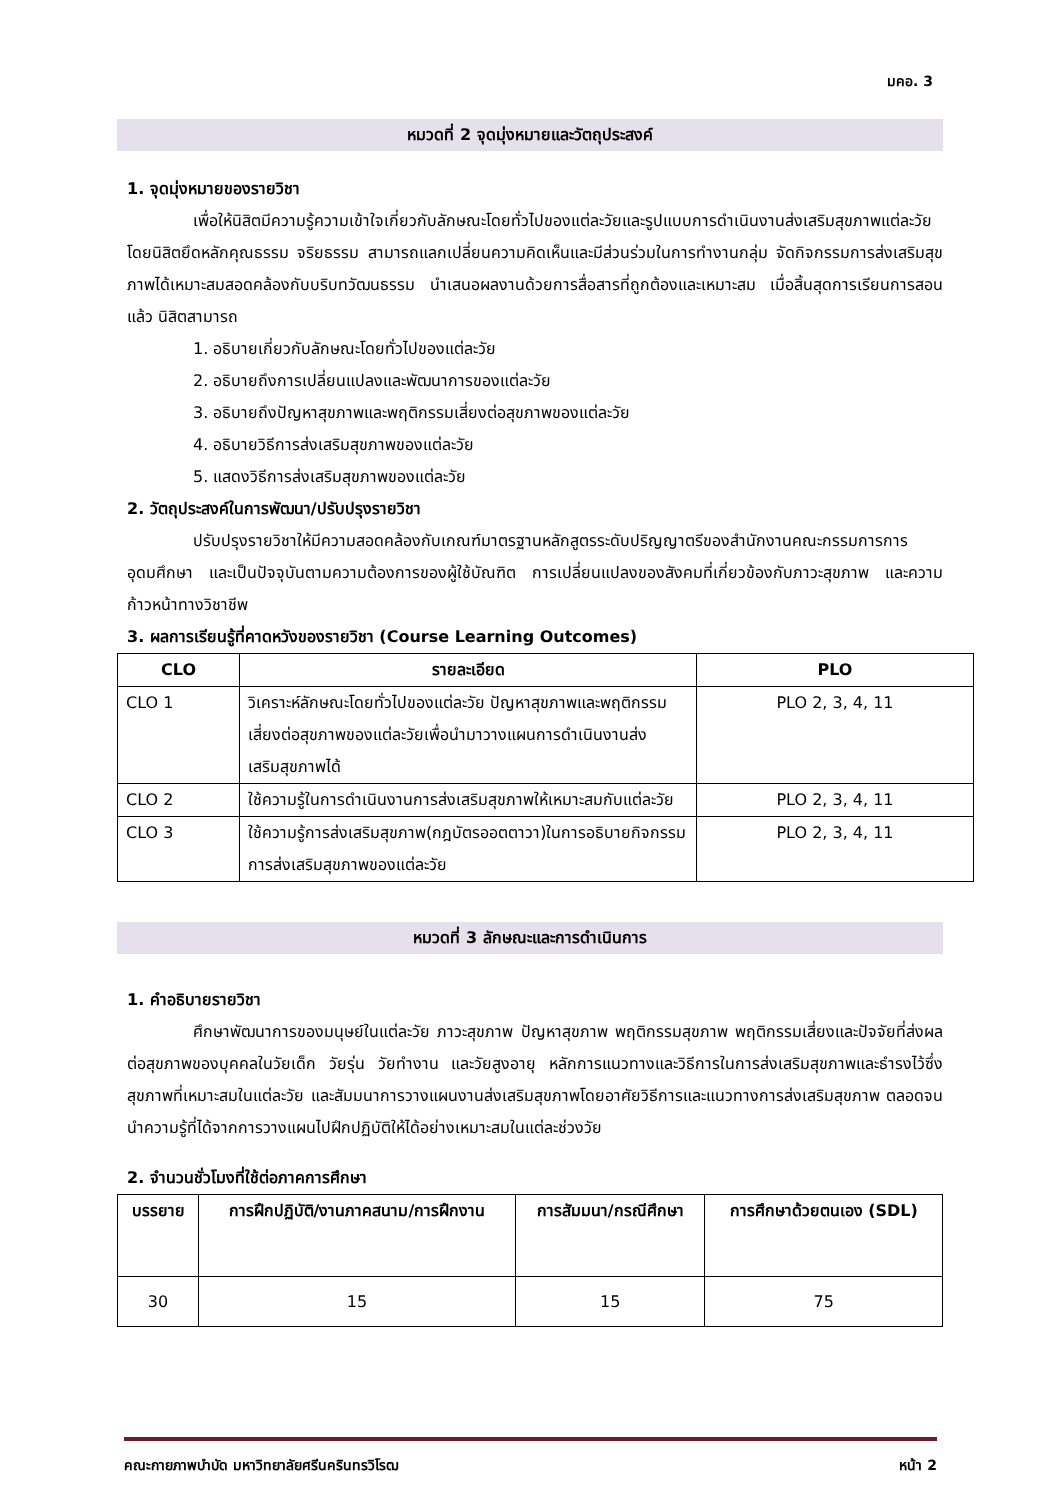มคอ. 3
หมวดที่ 2 จุดมุ่งหมายและวัตถุประสงค์
1. จุดมุ่งหมายของรายวิชา
เพื่อให้นิสิตมีความรู้ความเข้าใจเกี่ยวกับลักษณะโดยทั่วไปของแต่ละวัยและรูปแบบการดำเนินงานส่งเสริมสุขภาพแต่ละวัย โดยนิสิตยึดหลักคุณธรรม จริยธรรม สามารถแลกเปลี่ยนความคิดเห็นและมีส่วนร่วมในการทำงานกลุ่ม จัดกิจกรรมการส่งเสริมสุขภาพได้เหมาะสมสอดคล้องกับบริบทวัฒนธรรม นำเสนอผลงานด้วยการสื่อสารที่ถูกต้องและเหมาะสม เมื่อสิ้นสุดการเรียนการสอนแล้ว นิสิตสามารถ
1. อธิบายเกี่ยวกับลักษณะโดยทั่วไปของแต่ละวัย
2. อธิบายถึงการเปลี่ยนแปลงและพัฒนาการของแต่ละวัย
3. อธิบายถึงปัญหาสุขภาพและพฤติกรรมเสี่ยงต่อสุขภาพของแต่ละวัย
4. อธิบายวิธีการส่งเสริมสุขภาพของแต่ละวัย
5. แสดงวิธีการส่งเสริมสุขภาพของแต่ละวัย
2. วัตถุประสงค์ในการพัฒนา/ปรับปรุงรายวิชา
ปรับปรุงรายวิชาให้มีความสอดคล้องกับเกณฑ์มาตรฐานหลักสูตรระดับปริญญาตรีของสำนักงานคณะกรรมการการอุดมศึกษา และเป็นปัจจุบันตามความต้องการของผู้ใช้บัณฑิต การเปลี่ยนแปลงของสังคมที่เกี่ยวข้องกับภาวะสุขภาพ และความก้าวหน้าทางวิชาชีพ
3. ผลการเรียนรู้ที่คาดหวังของรายวิชา (Course Learning Outcomes)
| CLO | รายละเอียด | PLO |
| --- | --- | --- |
| CLO 1 | วิเคราะห์ลักษณะโดยทั่วไปของแต่ละวัย ปัญหาสุขภาพและพฤติกรรมเสี่ยงต่อสุขภาพของแต่ละวัยเพื่อนำมาวางแผนการดำเนินงานส่งเสริมสุขภาพได้ | PLO 2, 3, 4, 11 |
| CLO 2 | ใช้ความรู้ในการดำเนินงานการส่งเสริมสุขภาพให้เหมาะสมกับแต่ละวัย | PLO 2, 3, 4, 11 |
| CLO 3 | ใช้ความรู้การส่งเสริมสุขภาพ(กฎบัตรออตตาวา)ในการอธิบายกิจกรรมการส่งเสริมสุขภาพของแต่ละวัย | PLO 2, 3, 4, 11 |
หมวดที่ 3 ลักษณะและการดำเนินการ
1. คำอธิบายรายวิชา
ศึกษาพัฒนาการของมนุษย์ในแต่ละวัย ภาวะสุขภาพ ปัญหาสุขภาพ พฤติกรรมสุขภาพ พฤติกรรมเสี่ยงและปัจจัยที่ส่งผลต่อสุขภาพของบุคคลในวัยเด็ก วัยรุ่น วัยทำงาน และวัยสูงอายุ หลักการแนวทางและวิธีการในการส่งเสริมสุขภาพและธำรงไว้ซึ่งสุขภาพที่เหมาะสมในแต่ละวัย และสัมมนาการวางแผนงานส่งเสริมสุขภาพโดยอาศัยวิธีการและแนวทางการส่งเสริมสุขภาพ ตลอดจนนำความรู้ที่ได้จากการวางแผนไปฝึกปฏิบัติให้ได้อย่างเหมาะสมในแต่ละช่วงวัย
2. จำนวนชั่วโมงที่ใช้ต่อภาคการศึกษา
| บรรยาย | การฝึกปฏิบัติ/งานภาคสนาม/การฝึกงาน | การสัมมนา/กรณีศึกษา | การศึกษาด้วยตนเอง (SDL) |
| --- | --- | --- | --- |
| 30 | 15 | 15 | 75 |
คณะกายภาพบำบัด มหาวิทยาลัยศรีนครินทรวิโรฒ หน้า 2